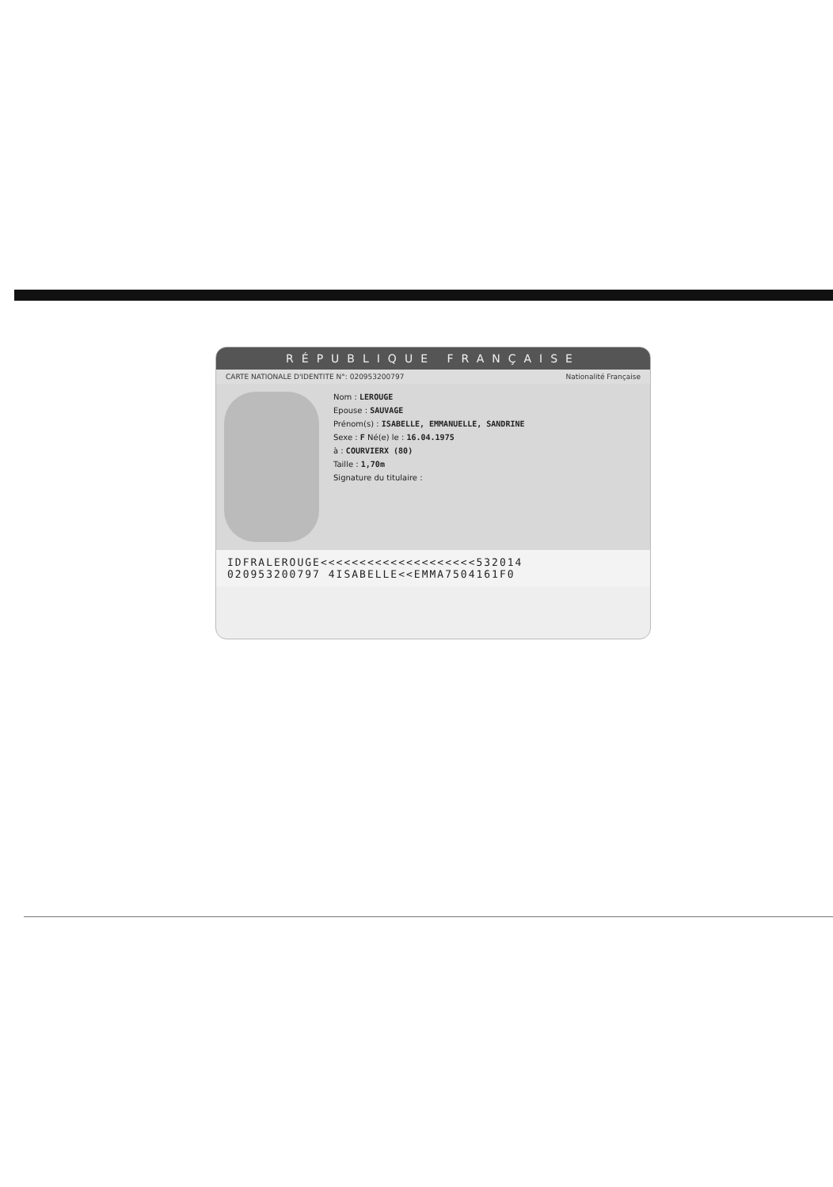RÉPUBLIQUE FRANÇAISE
CARTE NATIONALE D'IDENTITE N°: 020953200797 Nationalité Française
Nom : LEROUGE
Epouse : SAUVAGE
Prénom(s) : ISABELLE, EMMANUELLE, SANDRINE
Sexe : F Né(e) le : 16.04.1975
à : COURVIERX (80)
Taille : 1,70m
Signature du titulaire :
IDFRALEROUGE<<<<<<<<<<<<<<<<<<<<532014
020953200797 4ISABELLE<<EMMA7504161F0